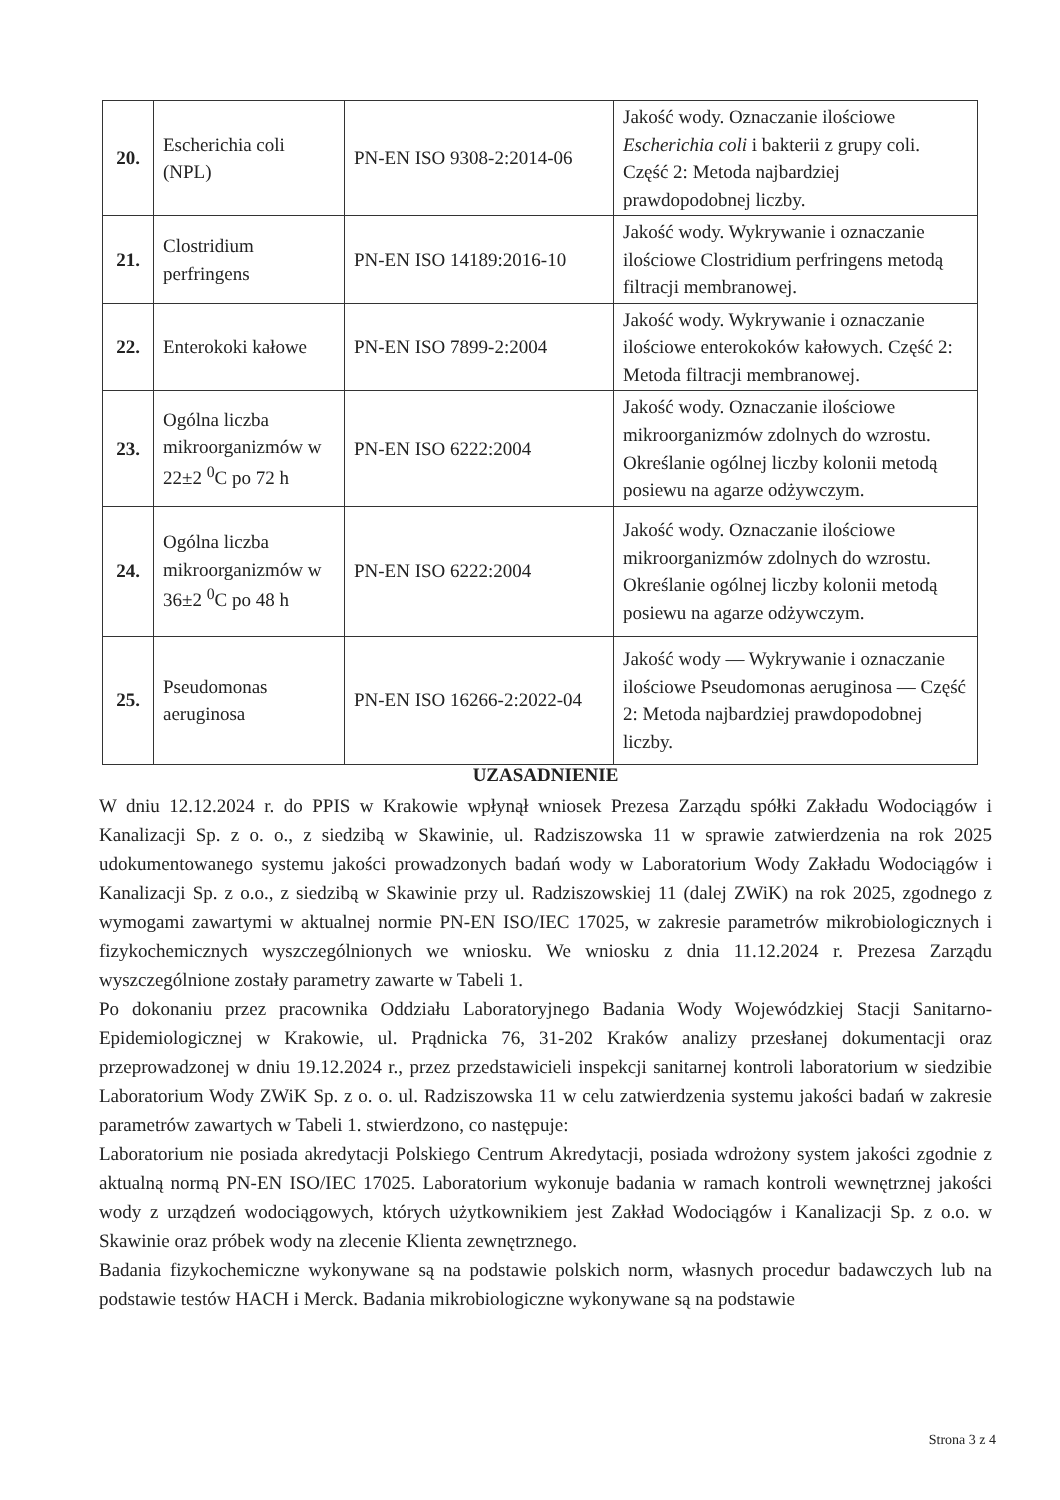| 20. | Escherichia coli (NPL) | PN-EN ISO 9308-2:2014-06 | Jakość wody. Oznaczanie ilościowe Escherichia coli i bakterii z grupy coli. Część 2: Metoda najbardziej prawdopodobnej liczby. |
| 21. | Clostridium perfringens | PN-EN ISO 14189:2016-10 | Jakość wody. Wykrywanie i oznaczanie ilościowe Clostridium perfringens metodą filtracji membranowej. |
| 22. | Enterokoki kałowe | PN-EN ISO 7899-2:2004 | Jakość wody. Wykrywanie i oznaczanie ilościowe enterokoków kałowych. Część 2: Metoda filtracji membranowej. |
| 23. | Ogólna liczba mikroorganizmów w 22±2 <sup>0</sup>C po 72 h | PN-EN ISO 6222:2004 | Jakość wody. Oznaczanie ilościowe mikroorganizmów zdolnych do wzrostu. Określanie ogólnej liczby kolonii metodą posiewu na agarze odżywczym. |
| 24. | Ogólna liczba mikroorganizmów w 36±2 <sup>0</sup>C po 48 h | PN-EN ISO 6222:2004 | Jakość wody. Oznaczanie ilościowe mikroorganizmów zdolnych do wzrostu. Określanie ogólnej liczby kolonii metodą posiewu na agarze odżywczym. |
| 25. | Pseudomonas aeruginosa | PN-EN ISO 16266-2:2022-04 | Jakość wody — Wykrywanie i oznaczanie ilościowe Pseudomonas aeruginosa — Część 2: Metoda najbardziej prawdopodobnej liczby. |
UZASADNIENIE
W dniu 12.12.2024 r. do PPIS w Krakowie wpłynął wniosek Prezesa Zarządu spółki Zakładu Wodociągów i Kanalizacji Sp. z o. o., z siedzibą w Skawinie, ul. Radziszowska 11 w sprawie zatwierdzenia na rok 2025 udokumentowanego systemu jakości prowadzonych badań wody w Laboratorium Wody Zakładu Wodociągów i Kanalizacji Sp. z o.o., z siedzibą w Skawinie przy ul. Radziszowskiej 11 (dalej ZWiK) na rok 2025, zgodnego z wymogami zawartymi w aktualnej normie PN-EN ISO/IEC 17025, w zakresie parametrów mikrobiologicznych i fizykochemicznych wyszczególnionych we wniosku. We wniosku z dnia 11.12.2024 r. Prezesa Zarządu wyszczególnione zostały parametry zawarte w Tabeli 1.
Po dokonaniu przez pracownika Oddziału Laboratoryjnego Badania Wody Wojewódzkiej Stacji Sanitarno-Epidemiologicznej w Krakowie, ul. Prądnicka 76, 31-202 Kraków analizy przesłanej dokumentacji oraz przeprowadzonej w dniu 19.12.2024 r., przez przedstawicieli inspekcji sanitarnej kontroli laboratorium w siedzibie Laboratorium Wody ZWiK Sp. z o. o. ul. Radziszowska 11 w celu zatwierdzenia systemu jakości badań w zakresie parametrów zawartych w Tabeli 1. stwierdzono, co następuje:
Laboratorium nie posiada akredytacji Polskiego Centrum Akredytacji, posiada wdrożony system jakości zgodnie z aktualną normą PN-EN ISO/IEC 17025. Laboratorium wykonuje badania w ramach kontroli wewnętrznej jakości wody z urządzeń wodociągowych, których użytkownikiem jest Zakład Wodociągów i Kanalizacji Sp. z o.o. w Skawinie oraz próbek wody na zlecenie Klienta zewnętrznego.
Badania fizykochemiczne wykonywane są na podstawie polskich norm, własnych procedur badawczych lub na podstawie testów HACH i Merck. Badania mikrobiologiczne wykonywane są na podstawie
Strona 3 z 4